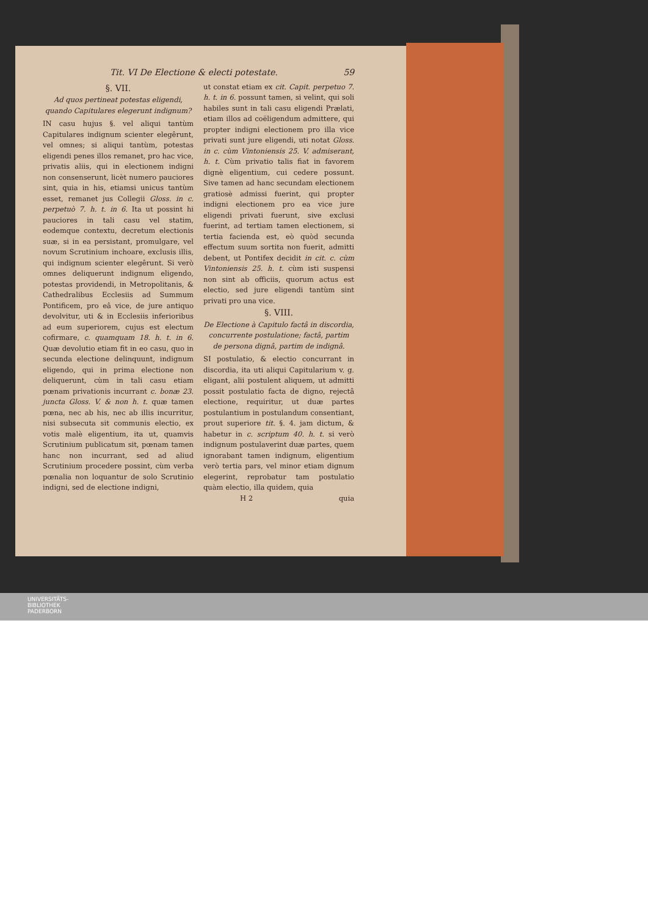Tit. VI De Electione & electi potestate. 59
§. VII.
Ad quos pertineat potestas eligendi, quando Capitulares elegerunt indignum?
IN casu hujus §. vel aliqui tantùm Capitulares indignum scienter elegêrunt, vel omnes; si aliqui tantùm, potestas eligendi penes illos remanet, pro hac vice, privatis aliis, qui in electionem indigni non consenserunt, licèt numero pauciores sint, quia in his, etiamsi unicus tantùm esset, remanet jus Collegii Gloss. in c. perpetuò 7. h. t. in 6. Ita ut possint hi pauciores in tali casu vel statim, eodemque contextu, decretum electionis suæ, si in ea persistant, promulgare, vel novum Scrutinium inchoare, exclusis illis, qui indignum scienter elegêrunt. Si verò omnes deliquerunt indignum eligendo, potestas providendi, in Metropolitanis, & Cathedralibus Ecclesiis ad Summum Pontificem, pro eâ vice, de jure antiquo devolvitur, uti & in Ecclesiis inferioribus ad eum superiorem, cujus est electum cofirmare, c. quamquam 18. h. t. in 6. Quæ devolutio etiam fit in eo casu, quo in secunda electione delinquunt, indignum eligendo, qui in prima electione non deliquerunt, cùm in tali casu etiam pœnam privationis incurrant c. bonæ 23. juncta Gloss. V. & non h. t. quæ tamen pœna, nec ab his, nec ab illis incurritur, nisi subsecuta sit communis electio, ex votis malè eligentium, ita ut, quamvis Scrutinium publicatum sit, pœnam tamen hanc non incurrant, sed ad aliud Scrutinium procedere possint, cùm verba pœnalia non loquantur de solo Scrutinio indigni, sed de electione indigni,
ut constat etiam ex cit. Capit. perpetuo 7. h. t. in 6. possunt tamen, si velint, qui soli habiles sunt in tali casu eligendi Prælati, etiam illos ad coëligendum admittere, qui propter indigni electionem pro illa vice privati sunt jure eligendi, uti notat Gloss. in c. cùm Vintoniensis 25. V. admiserant, h. t. Cùm privatio talis fiat in favorem dignè eligentium, cui cedere possunt. Sive tamen ad hanc secundam electionem gratiosè admissi fuerint, qui propter indigni electionem pro ea vice jure eligendi privati fuerunt, sive exclusi fuerint, ad tertiam tamen electionem, si tertia facienda est, eò quòd secunda effectum suum sortita non fuerit, admitti debent, ut Pontifex decidit in cit. c. cùm Vintoniensis 25. h. t. cùm isti suspensi non sint ab officiis, quorum actus est electio, sed jure eligendi tantùm sint privati pro una vice.
§. VIII.
De Electione à Capitulo factâ in discordia, concurrente postulatione; factâ, partim de persona dignâ, partim de indignâ.
SI postulatio, & electio concurrant in discordia, ita uti aliqui Capitularium v. g. eligant, alii postulent aliquem, ut admitti possit postulatio facta de digno, rejectâ electione, requiritur, ut duæ partes postulantium in postulandum consentiant, prout superiore tit. §. 4. jam dictum, & habetur in c. scriptum 40. h. t. si verò indignum postulaverint duæ partes, quem ignorabant tamen indignum, eligentium verò tertia pars, vel minor etiam dignum elegerint, reprobatur tam postulatio quàm electio, illa quidem, quia
H 2 quia
UNIVERSITÄTS-
BIBLIOTHEK
PADERBORN